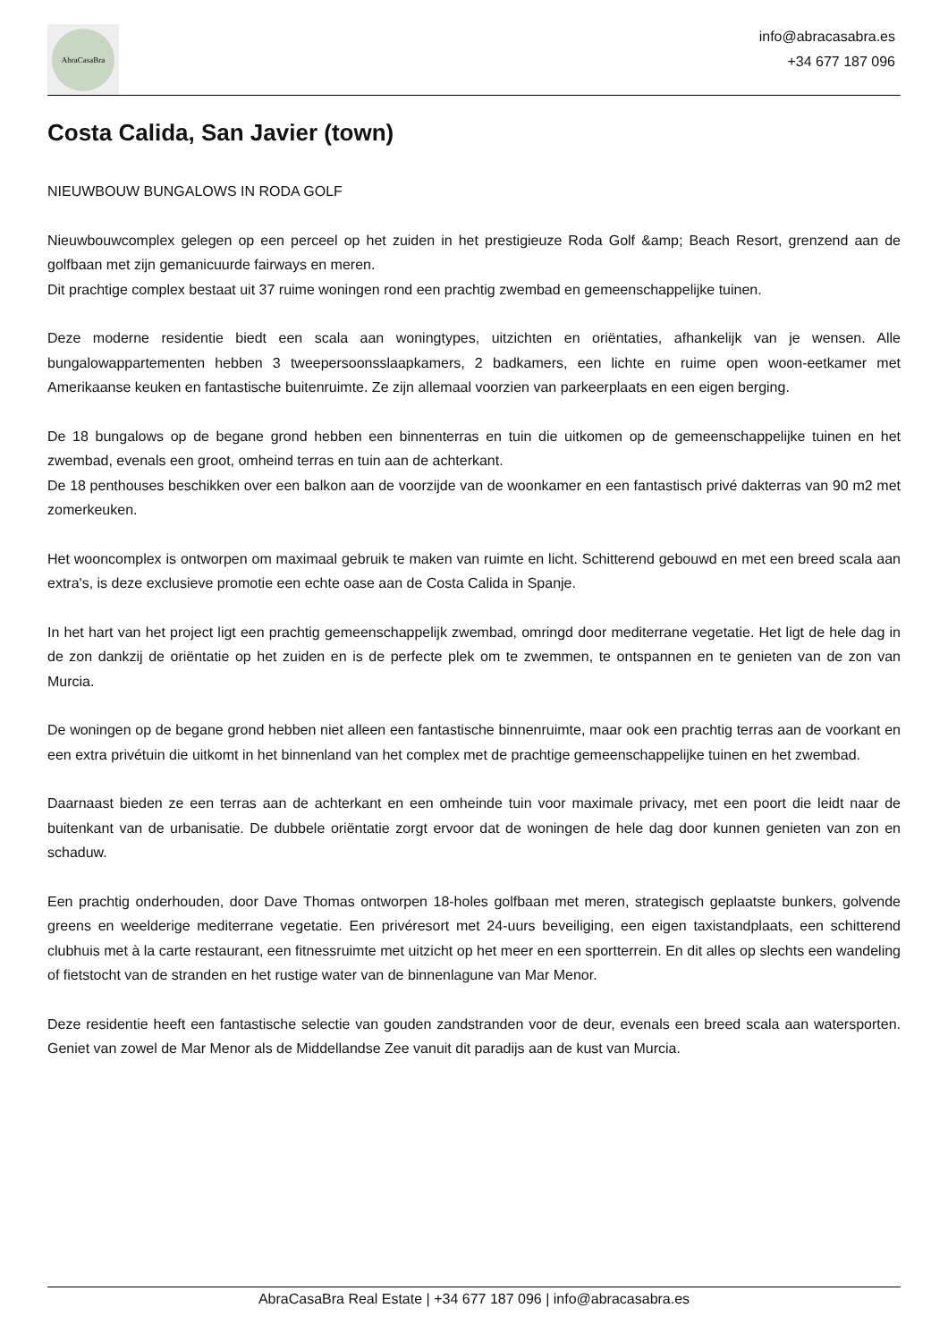AbraCasaBra
info@abracasabra.es
+34 677 187 096
Costa Calida, San Javier (town)
NIEUWBOUW BUNGALOWS IN RODA GOLF
Nieuwbouwcomplex gelegen op een perceel op het zuiden in het prestigieuze Roda Golf &amp; Beach Resort, grenzend aan de golfbaan met zijn gemanicuurde fairways en meren.
Dit prachtige complex bestaat uit 37 ruime woningen rond een prachtig zwembad en gemeenschappelijke tuinen.
Deze moderne residentie biedt een scala aan woningtypes, uitzichten en oriëntaties, afhankelijk van je wensen. Alle bungalowappartementen hebben 3 tweepersoonsslaapkamers, 2 badkamers, een lichte en ruime open woon-eetkamer met Amerikaanse keuken en fantastische buitenruimte. Ze zijn allemaal voorzien van parkeerplaats en een eigen berging.
De 18 bungalows op de begane grond hebben een binnenterras en tuin die uitkomen op de gemeenschappelijke tuinen en het zwembad, evenals een groot, omheind terras en tuin aan de achterkant.
De 18 penthouses beschikken over een balkon aan de voorzijde van de woonkamer en een fantastisch privé dakterras van 90 m2 met zomerkeuken.
Het wooncomplex is ontworpen om maximaal gebruik te maken van ruimte en licht. Schitterend gebouwd en met een breed scala aan extra's, is deze exclusieve promotie een echte oase aan de Costa Calida in Spanje.
In het hart van het project ligt een prachtig gemeenschappelijk zwembad, omringd door mediterrane vegetatie. Het ligt de hele dag in de zon dankzij de oriëntatie op het zuiden en is de perfecte plek om te zwemmen, te ontspannen en te genieten van de zon van Murcia.
De woningen op de begane grond hebben niet alleen een fantastische binnenruimte, maar ook een prachtig terras aan de voorkant en een extra privétuin die uitkomt in het binnenland van het complex met de prachtige gemeenschappelijke tuinen en het zwembad.
Daarnaast bieden ze een terras aan de achterkant en een omheinde tuin voor maximale privacy, met een poort die leidt naar de buitenkant van de urbanisatie. De dubbele oriëntatie zorgt ervoor dat de woningen de hele dag door kunnen genieten van zon en schaduw.
Een prachtig onderhouden, door Dave Thomas ontworpen 18-holes golfbaan met meren, strategisch geplaatste bunkers, golvende greens en weelderige mediterrane vegetatie. Een privéresort met 24-uurs beveiliging, een eigen taxistandplaats, een schitterend clubhuis met à la carte restaurant, een fitnessruimte met uitzicht op het meer en een sportterrein. En dit alles op slechts een wandeling of fietstocht van de stranden en het rustige water van de binnenlagune van Mar Menor.
Deze residentie heeft een fantastische selectie van gouden zandstranden voor de deur, evenals een breed scala aan watersporten. Geniet van zowel de Mar Menor als de Middellandse Zee vanuit dit paradijs aan de kust van Murcia.
AbraCasaBra Real Estate | +34 677 187 096 | info@abracasabra.es